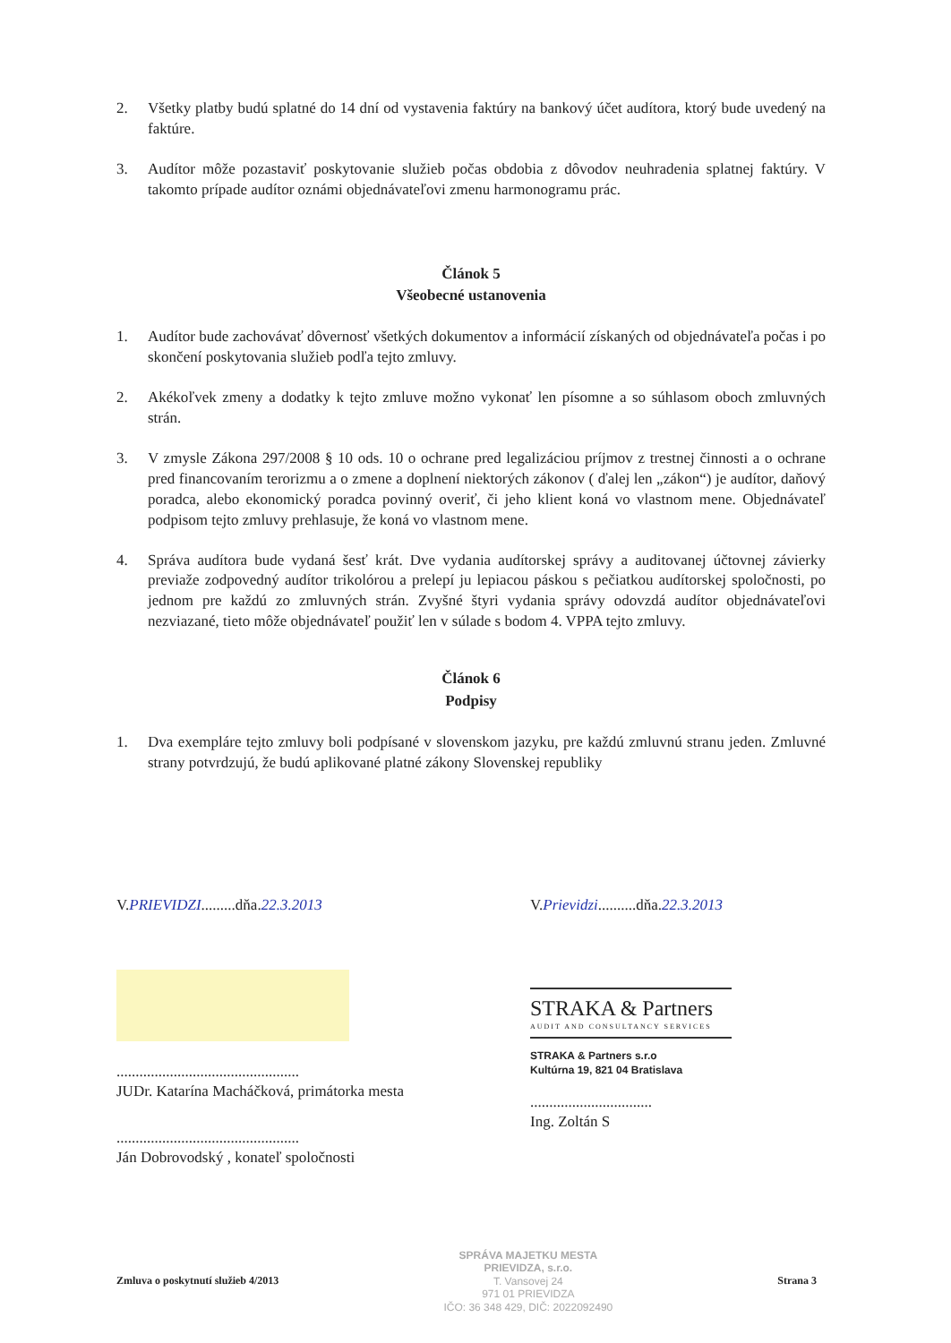2. Všetky platby budú splatné do 14 dní od vystavenia faktúry na bankový účet audítora, ktorý bude uvedený na faktúre.
3. Audítor môže pozastaviť poskytovanie služieb počas obdobia z dôvodov neuhradenia splatnej faktúry. V takomto prípade audítor oznámi objednávateľovi zmenu harmonogramu prác.
Článok 5
Všeobecné ustanovenia
1. Audítor bude zachovávať dôvernosť všetkých dokumentov a informácií získaných od objednávateľa počas i po skončení poskytovania služieb podľa tejto zmluvy.
2. Akékoľvek zmeny a dodatky k tejto zmluve možno vykonať len písomne a so súhlasom oboch zmluvných strán.
3. V zmysle Zákona 297/2008 § 10 ods. 10 o ochrane pred legalizáciou príjmov z trestnej činnosti a o ochrane pred financovaním terorizmu a o zmene a doplnení niektorých zákonov ( ďalej len „zákon“) je audítor, daňový poradca, alebo ekonomický poradca povinný overiť, či jeho klient koná vo vlastnom mene. Objednávateľ podpisom tejto zmluvy prehlasuje, že koná vo vlastnom mene.
4. Správa audítora bude vydaná šesť krát. Dve vydania audítorskej správy a auditovanej účtovnej závierky previaže zodpovedný audítor trikolórou a prelepí ju lepiacou páskou s pečiatkou audítorskej spoločnosti, po jednom pre každú zo zmluvných strán. Zvyšné štyri vydania správy odovzdá audítor objednávateľovi nezviazané, tieto môže objednávateľ použiť len v súlade s bodom 4. VPPA tejto zmluvy.
Článok 6
Podpisy
1. Dva exempláre tejto zmluvy boli podpísané v slovenskom jazyku, pre každú zmluvnú stranu jeden. Zmluvné strany potvrdzujú, že budú aplikované platné zákony Slovenskej republiky
V.PRIEVIDZI.........dňa.22.3.2013
................................................
JUDr. Katarína Macháčková, primátorka mesta
................................................
Ján Dobrovodský , konateľ spoločnosti
V.Prievidzi..........dňa.22.3.2013
STRAKA & Partners
AUDIT AND CONSULTANCY SERVICES
STRAKA & Partners s.r.o
Kultúrna 19, 821 04 Bratislava
................................
Ing. Zoltán S
Zmluva o poskytnutí služieb 4/2013
SPRÁVA MAJETKU MESTA
PRIEVIDZA, s.r.o.
T. Vansovej 24
971 01 PRIEVIDZA
IČO: 36 348 429, DIČ: 2022092490
Strana 3